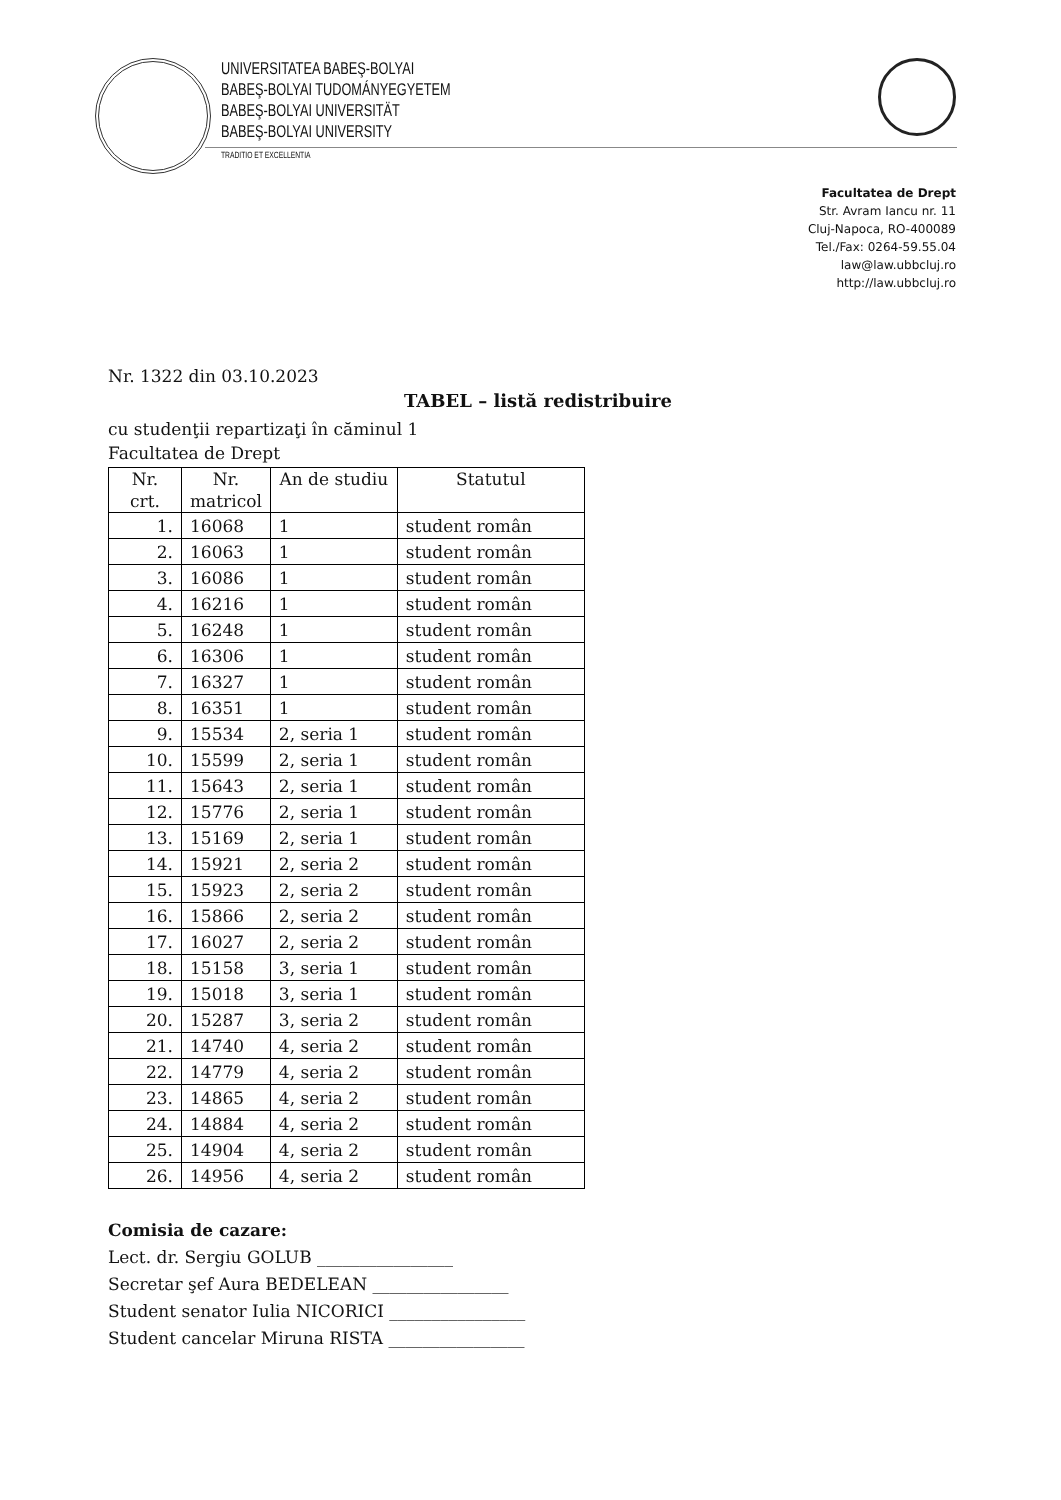UNIVERSITATEA BABEŞ-BOLYAI
BABEŞ-BOLYAI TUDOMÁNYEGYETEM
BABEŞ-BOLYAI UNIVERSITÄT
BABEŞ-BOLYAI UNIVERSITY
TRADITIO ET EXCELLENTIA
Facultatea de Drept
Str. Avram Iancu nr. 11
Cluj-Napoca, RO-400089
Tel./Fax: 0264-59.55.04
law@law.ubbcluj.ro
http://law.ubbcluj.ro
Nr. 1322 din 03.10.2023
TABEL – listă redistribuire
cu studenţii repartizaţi în căminul 1
Facultatea de Drept
| Nr. crt. | Nr. matricol | An de studiu | Statutul |
| --- | --- | --- | --- |
| 1. | 16068 | 1 | student român |
| 2. | 16063 | 1 | student român |
| 3. | 16086 | 1 | student român |
| 4. | 16216 | 1 | student român |
| 5. | 16248 | 1 | student român |
| 6. | 16306 | 1 | student român |
| 7. | 16327 | 1 | student român |
| 8. | 16351 | 1 | student român |
| 9. | 15534 | 2, seria 1 | student român |
| 10. | 15599 | 2, seria 1 | student român |
| 11. | 15643 | 2, seria 1 | student român |
| 12. | 15776 | 2, seria 1 | student român |
| 13. | 15169 | 2, seria 1 | student român |
| 14. | 15921 | 2, seria 2 | student român |
| 15. | 15923 | 2, seria 2 | student român |
| 16. | 15866 | 2, seria 2 | student român |
| 17. | 16027 | 2, seria 2 | student român |
| 18. | 15158 | 3, seria 1 | student român |
| 19. | 15018 | 3, seria 1 | student român |
| 20. | 15287 | 3, seria 2 | student român |
| 21. | 14740 | 4, seria 2 | student român |
| 22. | 14779 | 4, seria 2 | student român |
| 23. | 14865 | 4, seria 2 | student român |
| 24. | 14884 | 4, seria 2 | student român |
| 25. | 14904 | 4, seria 2 | student român |
| 26. | 14956 | 4, seria 2 | student român |
Comisia de cazare:
Lect. dr. Sergiu GOLUB ________________
Secretar şef Aura BEDELEAN ________________
Student senator Iulia NICORICI ________________
Student cancelar Miruna RISTA ________________